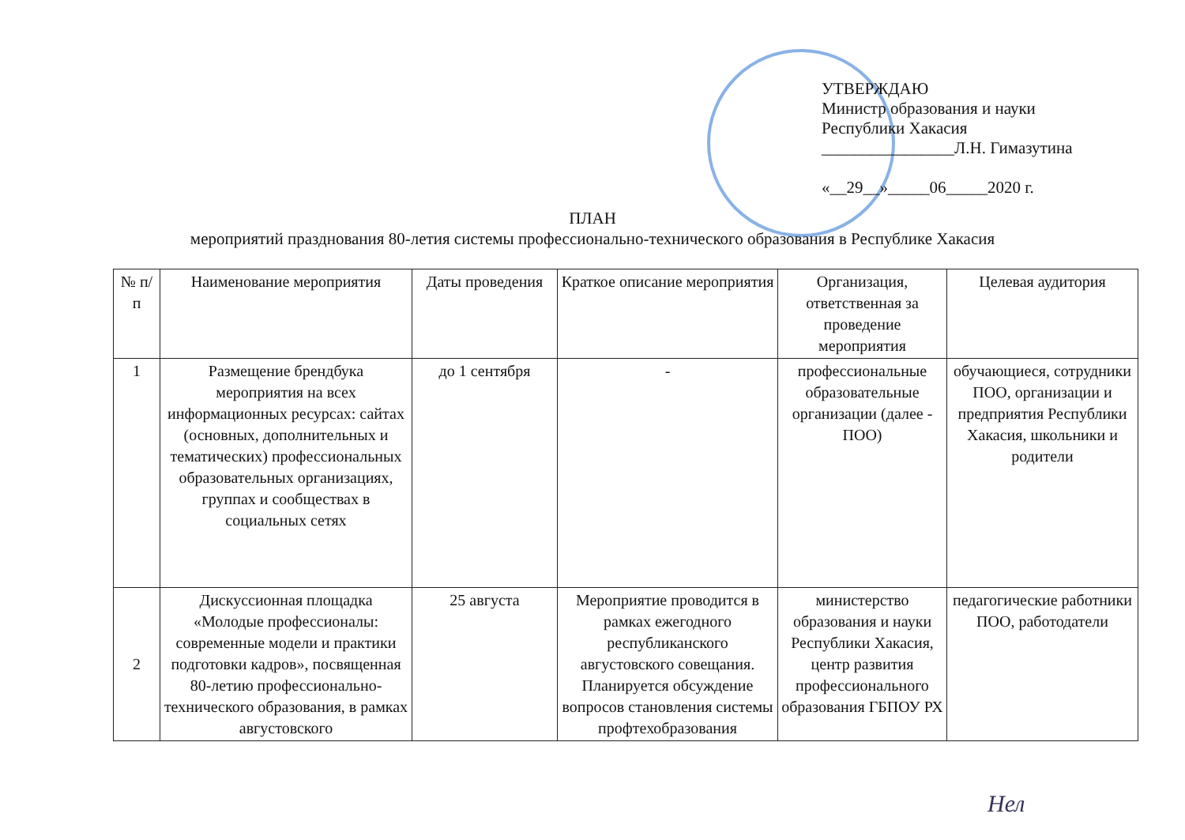УТВЕРЖДАЮ
Министр образования и науки
Республики Хакасия
________________Л.Н. Гимазутина
«__29__»_____06_____2020 г.
ПЛАН
мероприятий празднования 80-летия системы профессионально-технического образования в Республике Хакасия
| № п/п | Наименование мероприятия | Даты проведения | Краткое описание мероприятия | Организация, ответственная за проведение мероприятия | Целевая аудитория |
| --- | --- | --- | --- | --- | --- |
| 1 | Размещение брендбука мероприятия на всех информационных ресурсах: сайтах (основных, дополнительных и тематических) профессиональных образовательных организациях, группах и сообществах в социальных сетях | до 1 сентября | - | профессиональные образовательные организации (далее - ПОО) | обучающиеся, сотрудники ПОО, организации и предприятия Республики Хакасия, школьники и родители |
| 2 | Дискуссионная площадка «Молодые профессионалы: современные модели и практики подготовки кадров», посвященная 80-летию профессионально-технического образования, в рамках августовского | 25 августа | Мероприятие проводится в рамках ежегодного республиканского августовского совещания. Планируется обсуждение вопросов становления системы профтехобразования | министерство образования и науки Республики Хакасия, центр развития профессионального образования ГБПОУ РХ | педагогические работники ПОО, работодатели |
Нел